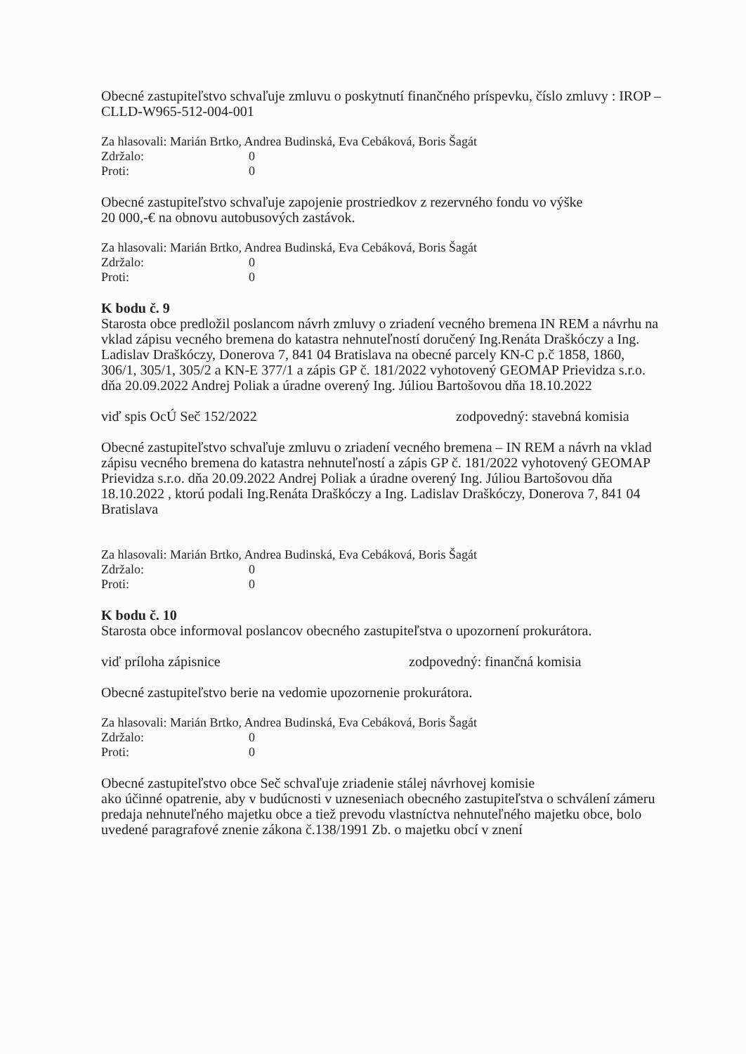Obecné zastupiteľstvo schvaľuje zmluvu o poskytnutí finančného príspevku, číslo zmluvy : IROP –CLLD-W965-512-004-001
Za hlasovali: Marián Brtko, Andrea Budinská, Eva Cebáková, Boris Šagát
Zdržalo: 0
Proti: 0
Obecné zastupiteľstvo schvaľuje zapojenie prostriedkov z rezervného fondu vo výške
20 000,-€ na obnovu autobusových zastávok.
Za hlasovali: Marián Brtko, Andrea Budinská, Eva Cebáková, Boris Šagát
Zdržalo: 0
Proti: 0
K bodu č. 9
Starosta obce predložil poslancom návrh zmluvy o zriadení vecného bremena IN REM a návrhu na vklad zápisu vecného bremena do katastra nehnuteľností doručený Ing.Renáta Draškóczy a Ing. Ladislav Draškóczy, Donerova 7, 841 04 Bratislava na obecné parcely KN-C p.č 1858, 1860, 306/1, 305/1, 305/2 a KN-E 377/1 a zápis GP č. 181/2022 vyhotovený GEOMAP Prievidza s.r.o. dňa 20.09.2022 Andrej Poliak a úradne overený Ing. Júliou Bartošovou dňa 18.10.2022
viď spis OcÚ Seč 152/2022 zodpovedný: stavebná komisia
Obecné zastupiteľstvo schvaľuje zmluvu o zriadení vecného bremena – IN REM a návrh na vklad zápisu vecného bremena do katastra nehnuteľností a zápis GP č. 181/2022 vyhotovený GEOMAP Prievidza s.r.o. dňa 20.09.2022 Andrej Poliak a úradne overený Ing. Júliou Bartošovou dňa 18.10.2022 , ktorú podali Ing.Renáta Draškóczy a Ing. Ladislav Draškóczy, Donerova 7, 841 04 Bratislava
Za hlasovali: Marián Brtko, Andrea Budinská, Eva Cebáková, Boris Šagát
Zdržalo: 0
Proti: 0
K bodu č. 10
Starosta obce informoval poslancov obecného zastupiteľstva o upozornení prokurátora.
viď príloha zápisnice zodpovedný: finančná komisia
Obecné zastupiteľstvo berie na vedomie upozornenie prokurátora.
Za hlasovali: Marián Brtko, Andrea Budinská, Eva Cebáková, Boris Šagát
Zdržalo: 0
Proti: 0
Obecné zastupiteľstvo obce Seč schvaľuje zriadenie stálej návrhovej komisie
ako účinné opatrenie, aby v budúcnosti v uzneseniach obecného zastupiteľstva o schválení zámeru predaja nehnuteľného majetku obce a tiež prevodu vlastníctva nehnuteľného majetku obce, bolo uvedené paragrafové znenie zákona č.138/1991 Zb. o majetku obcí v znení